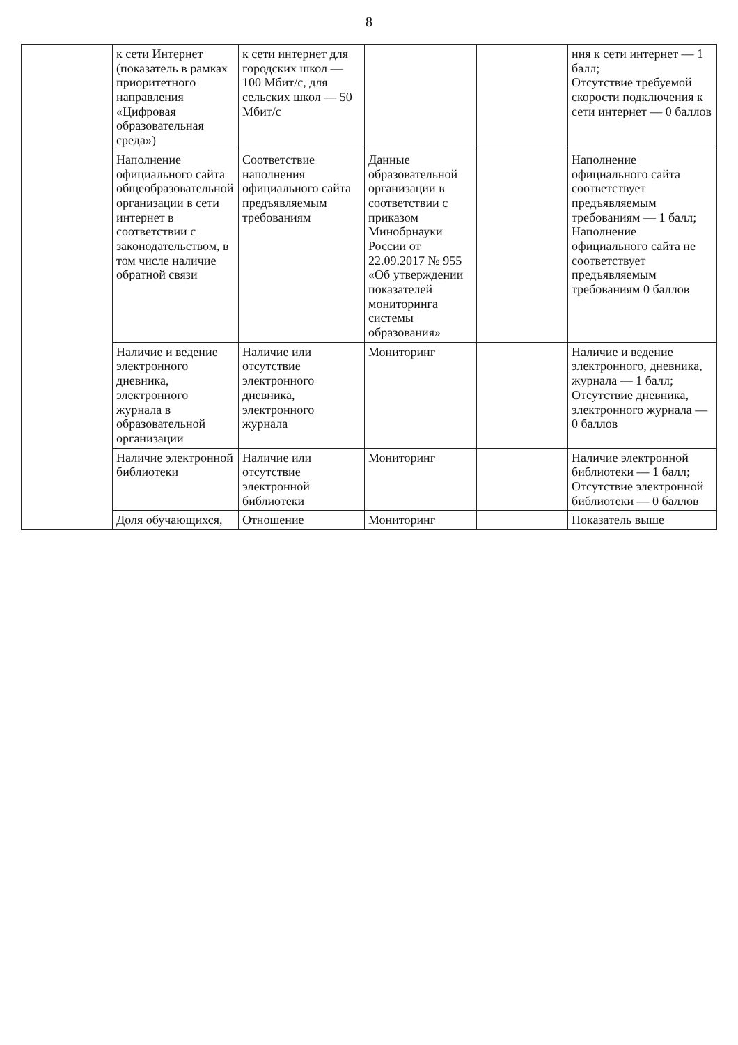8
| | к сети Интернет (показатель в рамках приоритетного направления «Цифровая образовательная среда») | к сети интернет для городских школ — 100 Мбит/с, для сельских школ — 50 Мбит/с | | | ния к сети интернет — 1 балл; Отсутствие требуемой скорости подключения к сети интернет — 0 баллов |
| | Наполнение официального сайта общеобразовательной организации в сети интернет в соответствии с законодательством, в том числе наличие обратной связи | Соответствие наполнения официального сайта предъявляемым требованиям | Данные образовательной организации в соответствии с приказом Минобрнауки России от 22.09.2017 № 955 «Об утверждении показателей мониторинга системы образования» | | Наполнение официального сайта соответствует предъявляемым требованиям — 1 балл; Наполнение официального сайта не соответствует предъявляемым требованиям 0 баллов |
| | Наличие и ведение электронного дневника, электронного журнала в образовательной организации | Наличие или отсутствие электронного дневника, электронного журнала | Мониторинг | | Наличие и ведение электронного, дневника, журнала — 1 балл; Отсутствие дневника, электронного журнала — 0 баллов |
| | Наличие электронной библиотеки | Наличие или отсутствие электронной библиотеки | Мониторинг | | Наличие электронной библиотеки — 1 балл; Отсутствие электронной библиотеки — 0 баллов |
| | Доля обучающихся, | Отношение | Мониторинг | | Показатель выше |